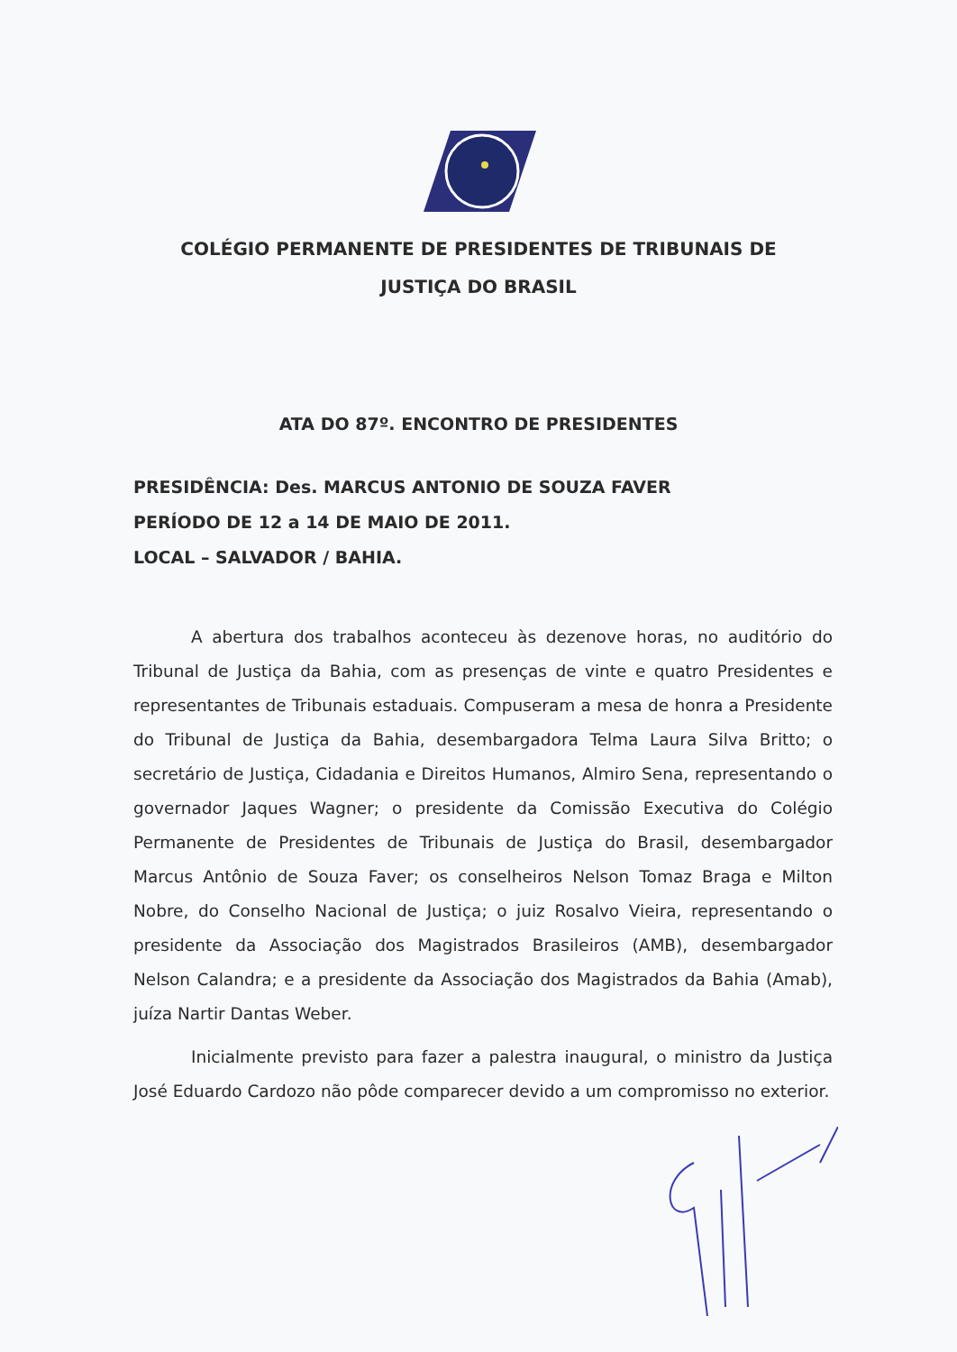COLÉGIO PERMANENTE DE PRESIDENTES DE TRIBUNAIS DE
JUSTIÇA DO BRASIL
ATA DO 87º. ENCONTRO DE PRESIDENTES
PRESIDÊNCIA: Des. MARCUS ANTONIO DE SOUZA FAVER
PERÍODO DE 12 a 14 DE MAIO DE 2011.
LOCAL – SALVADOR / BAHIA.
A abertura dos trabalhos aconteceu às dezenove horas, no auditório do Tribunal de Justiça da Bahia, com as presenças de vinte e quatro Presidentes e representantes de Tribunais estaduais. Compuseram a mesa de honra a Presidente do Tribunal de Justiça da Bahia, desembargadora Telma Laura Silva Britto; o secretário de Justiça, Cidadania e Direitos Humanos, Almiro Sena, representando o governador Jaques Wagner; o presidente da Comissão Executiva do Colégio Permanente de Presidentes de Tribunais de Justiça do Brasil, desembargador Marcus Antônio de Souza Faver; os conselheiros Nelson Tomaz Braga e Milton Nobre, do Conselho Nacional de Justiça; o juiz Rosalvo Vieira, representando o presidente da Associação dos Magistrados Brasileiros (AMB), desembargador Nelson Calandra; e a presidente da Associação dos Magistrados da Bahia (Amab), juíza Nartir Dantas Weber.
Inicialmente previsto para fazer a palestra inaugural, o ministro da Justiça José Eduardo Cardozo não pôde comparecer devido a um compromisso no exterior.